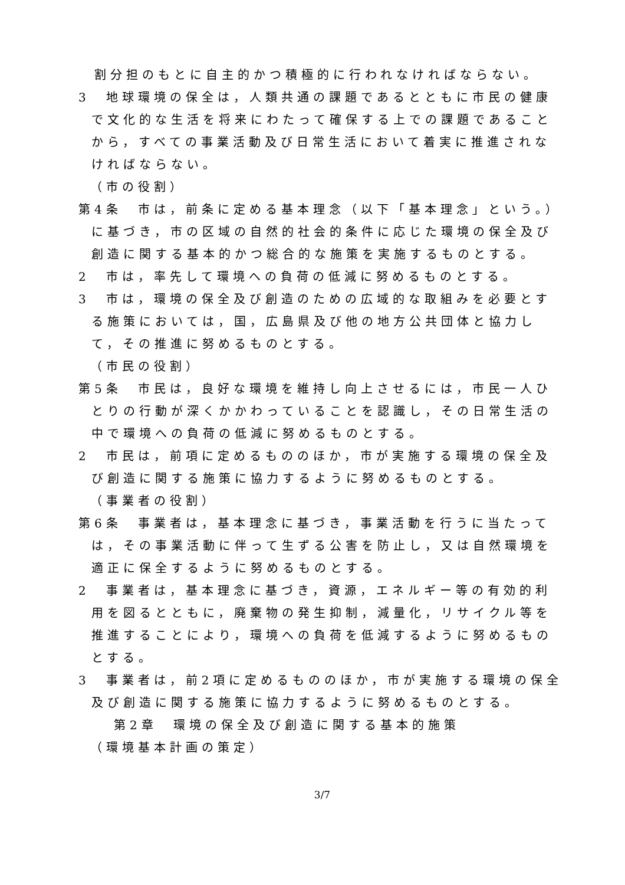割分担のもとに自主的かつ積極的に行われなければならない。
3　地球環境の保全は，人類共通の課題であるとともに市民の健康で文化的な生活を将来にわたって確保する上での課題であることから，すべての事業活動及び日常生活において着実に推進されなければならない。
（市の役割）
第4条　市は，前条に定める基本理念（以下「基本理念」という。）に基づき，市の区域の自然的社会的条件に応じた環境の保全及び創造に関する基本的かつ総合的な施策を実施するものとする。
2　市は，率先して環境への負荷の低減に努めるものとする。
3　市は，環境の保全及び創造のための広域的な取組みを必要とする施策においては，国，広島県及び他の地方公共団体と協力して，その推進に努めるものとする。
（市民の役割）
第5条　市民は，良好な環境を維持し向上させるには，市民一人ひとりの行動が深くかかわっていることを認識し，その日常生活の中で環境への負荷の低減に努めるものとする。
2　市民は，前項に定めるもののほか，市が実施する環境の保全及び創造に関する施策に協力するように努めるものとする。
（事業者の役割）
第6条　事業者は，基本理念に基づき，事業活動を行うに当たっては，その事業活動に伴って生ずる公害を防止し，又は自然環境を適正に保全するように努めるものとする。
2　事業者は，基本理念に基づき，資源，エネルギー等の有効的利用を図るとともに，廃棄物の発生抑制，減量化，リサイクル等を推進することにより，環境への負荷を低減するように努めるものとする。
3　事業者は，前2項に定めるもののほか，市が実施する環境の保全及び創造に関する施策に協力するように努めるものとする。
第2章　環境の保全及び創造に関する基本的施策
（環境基本計画の策定）
3/7